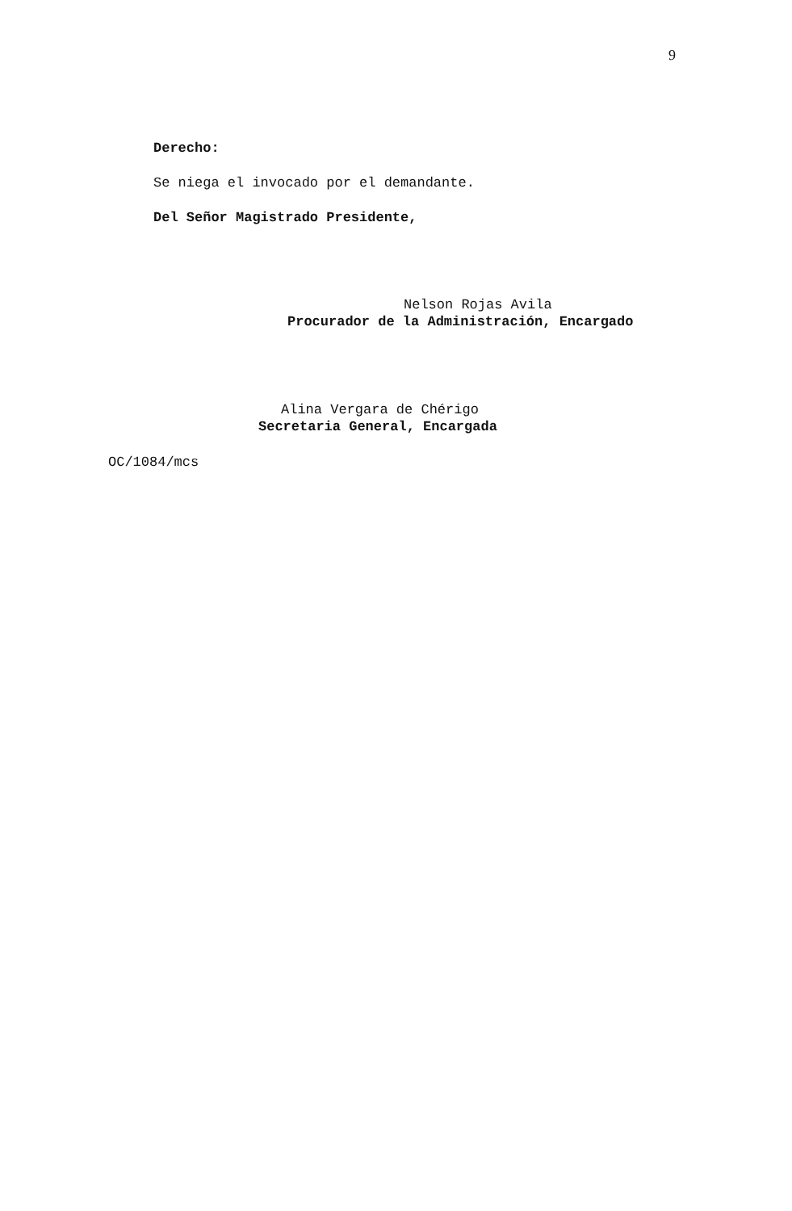9
Derecho:
Se niega el invocado por el demandante.
Del Señor Magistrado Presidente,
Nelson Rojas Avila
Procurador de la Administración, Encargado
Alina Vergara de Chérigo
Secretaria General, Encargada
OC/1084/mcs